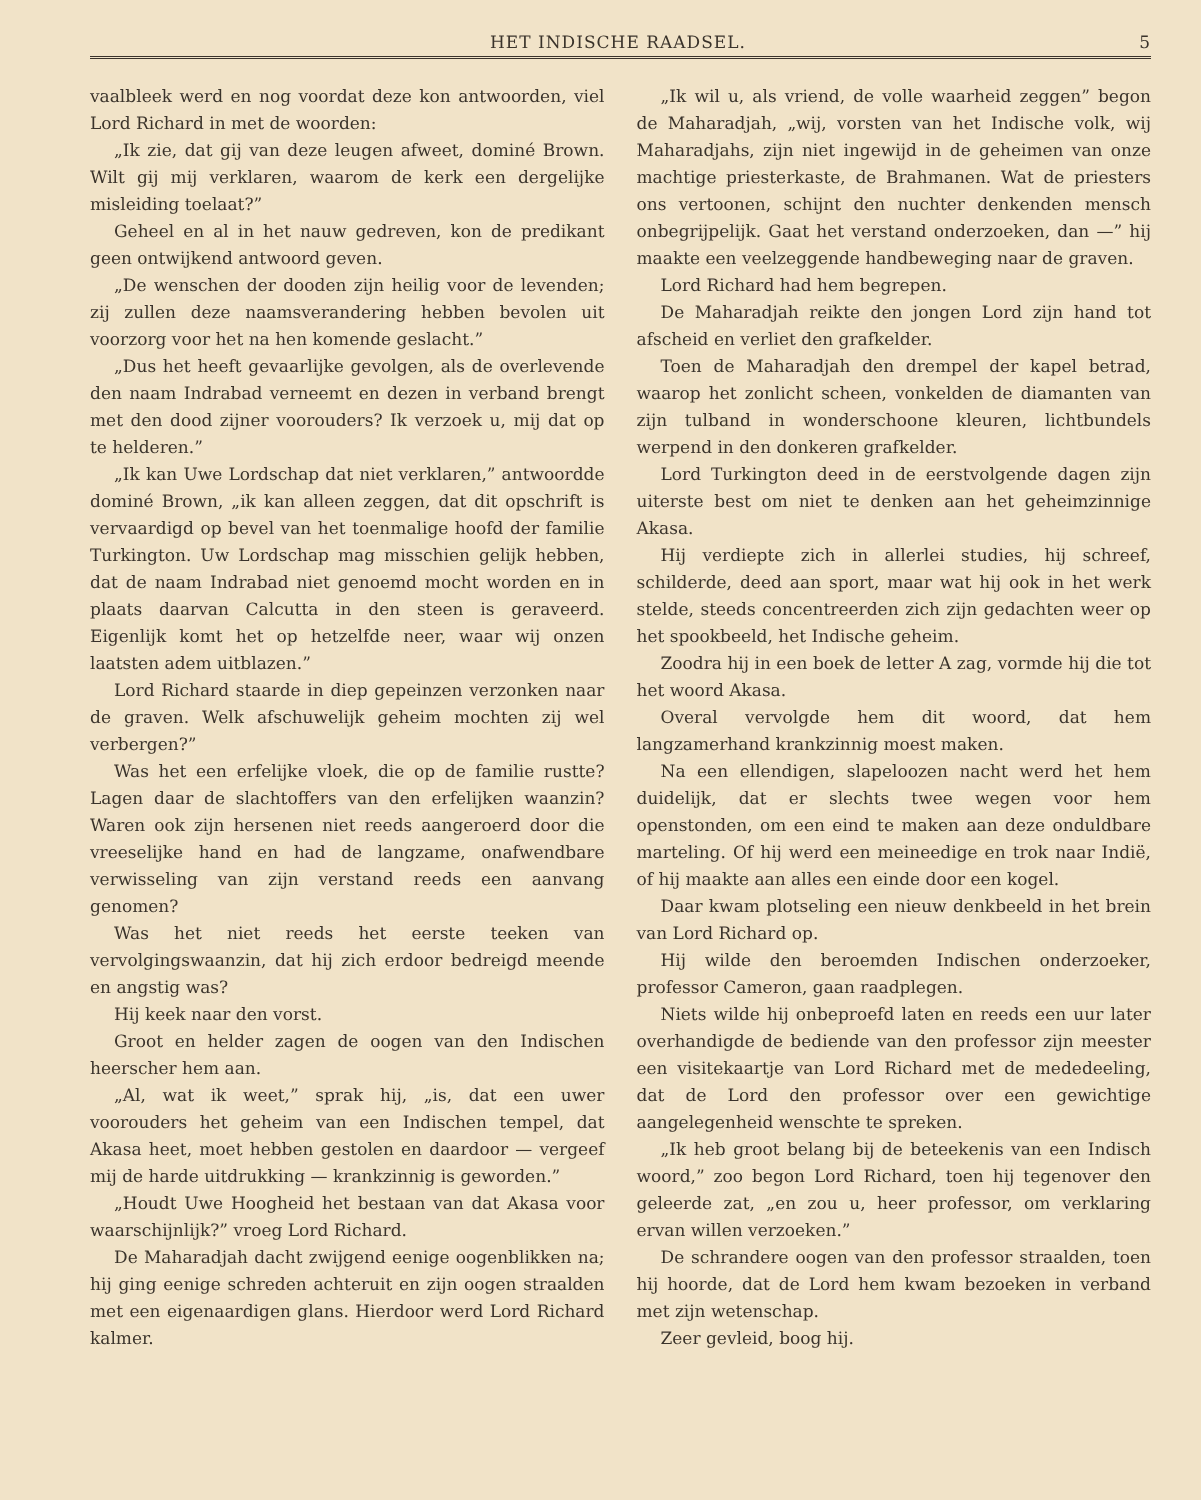HET INDISCHE RAADSEL. 5
vaalbleek werd en nog voordat deze kon antwoorden, viel Lord Richard in met de woorden:
„Ik zie, dat gij van deze leugen afweet, dominé Brown. Wilt gij mij verklaren, waarom de kerk een dergelijke misleiding toelaat?”
Geheel en al in het nauw gedreven, kon de predikant geen ontwijkend antwoord geven.
„De wenschen der dooden zijn heilig voor de levenden; zij zullen deze naamsverandering hebben bevolen uit voorzorg voor het na hen komende geslacht.”
„Dus het heeft gevaarlijke gevolgen, als de overlevende den naam Indrabad verneemt en dezen in verband brengt met den dood zijner voorouders? Ik verzoek u, mij dat op te helderen.”
„Ik kan Uwe Lordschap dat niet verklaren,” antwoordde dominé Brown, „ik kan alleen zeggen, dat dit opschrift is vervaardigd op bevel van het toenmalige hoofd der familie Turkington. Uw Lordschap mag misschien gelijk hebben, dat de naam Indrabad niet genoemd mocht worden en in plaats daarvan Calcutta in den steen is geraveerd. Eigenlijk komt het op hetzelfde neer, waar wij onzen laatsten adem uitblazen.”
Lord Richard staarde in diep gepeinzen verzonken naar de graven. Welk afschuwelijk geheim mochten zij wel verbergen?”
Was het een erfelijke vloek, die op de familie rustte? Lagen daar de slachtoffers van den erfelijken waanzin? Waren ook zijn hersenen niet reeds aangeroerd door die vreeselijke hand en had de langzame, onafwendbare verwisseling van zijn verstand reeds een aanvang genomen?
Was het niet reeds het eerste teeken van vervolgingswaanzin, dat hij zich erdoor bedreigd meende en angstig was?
Hij keek naar den vorst.
Groot en helder zagen de oogen van den Indischen heerscher hem aan.
„Al, wat ik weet,” sprak hij, „is, dat een uwer voorouders het geheim van een Indischen tempel, dat Akasa heet, moet hebben gestolen en daardoor — vergeef mij de harde uitdrukking — krankzinnig is geworden.”
„Houdt Uwe Hoogheid het bestaan van dat Akasa voor waarschijnlijk?” vroeg Lord Richard.
De Maharadjah dacht zwijgend eenige oogenblikken na; hij ging eenige schreden achteruit en zijn oogen straalden met een eigenaardigen glans. Hierdoor werd Lord Richard kalmer.
„Ik wil u, als vriend, de volle waarheid zeggen” begon de Maharadjah, „wij, vorsten van het Indische volk, wij Maharadjahs, zijn niet ingewijd in de geheimen van onze machtige priesterkaste, de Brahmanen. Wat de priesters ons vertoonen, schijnt den nuchter denkenden mensch onbegrijpelijk. Gaat het verstand onderzoeken, dan —” hij maakte een veelzeggende handbeweging naar de graven.
Lord Richard had hem begrepen.
De Maharadjah reikte den jongen Lord zijn hand tot afscheid en verliet den grafkelder.
Toen de Maharadjah den drempel der kapel betrad, waarop het zonlicht scheen, vonkelden de diamanten van zijn tulband in wonderschoone kleuren, lichtbundels werpend in den donkeren grafkelder.
Lord Turkington deed in de eerstvolgende dagen zijn uiterste best om niet te denken aan het geheimzinnige Akasa.
Hij verdiepte zich in allerlei studies, hij schreef, schilderde, deed aan sport, maar wat hij ook in het werk stelde, steeds concentreerden zich zijn gedachten weer op het spookbeeld, het Indische geheim.
Zoodra hij in een boek de letter A zag, vormde hij die tot het woord Akasa.
Overal vervolgde hem dit woord, dat hem langzamerhand krankzinnig moest maken.
Na een ellendigen, slapeloozen nacht werd het hem duidelijk, dat er slechts twee wegen voor hem openstonden, om een eind te maken aan deze onduldbare marteling. Of hij werd een meineedige en trok naar Indië, of hij maakte aan alles een einde door een kogel.
Daar kwam plotseling een nieuw denkbeeld in het brein van Lord Richard op.
Hij wilde den beroemden Indischen onderzoeker, professor Cameron, gaan raadplegen.
Niets wilde hij onbeproefd laten en reeds een uur later overhandigde de bediende van den professor zijn meester een visitekaartje van Lord Richard met de mededeeling, dat de Lord den professor over een gewichtige aangelegenheid wenschte te spreken.
„Ik heb groot belang bij de beteekenis van een Indisch woord,” zoo begon Lord Richard, toen hij tegenover den geleerde zat, „en zou u, heer professor, om verklaring ervan willen verzoeken.”
De schrandere oogen van den professor straalden, toen hij hoorde, dat de Lord hem kwam bezoeken in verband met zijn wetenschap.
Zeer gevleid, boog hij.